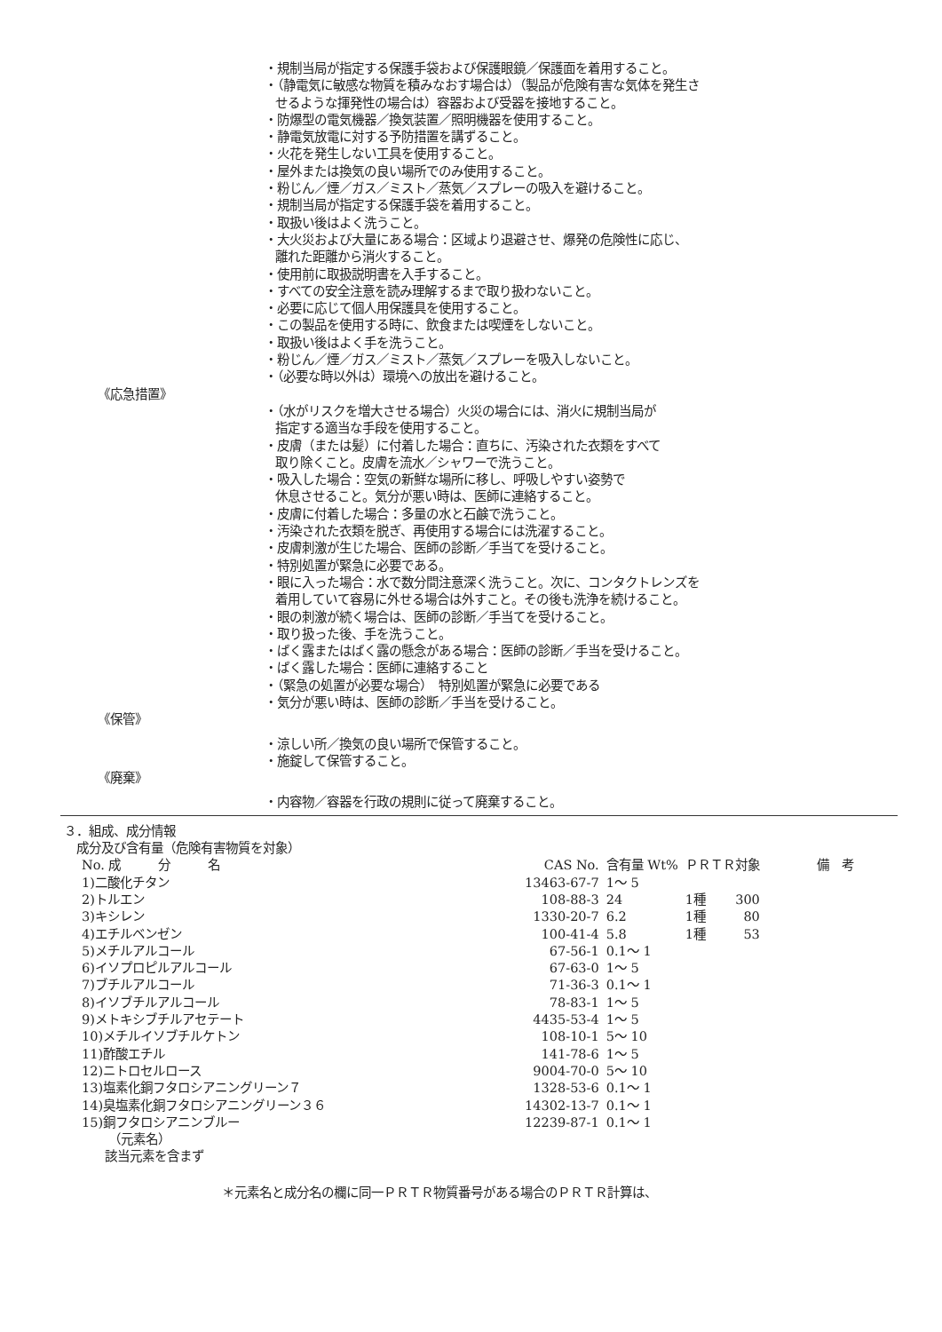・規制当局が指定する保護手袋および保護眼鏡／保護面を着用すること。
・（静電気に敏感な物質を積みなおす場合は）（製品が危険有害な気体を発生さ
せるような揮発性の場合は）容器および受器を接地すること。
・防爆型の電気機器／換気装置／照明機器を使用すること。
・静電気放電に対する予防措置を講ずること。
・火花を発生しない工具を使用すること。
・屋外または換気の良い場所でのみ使用すること。
・粉じん／煙／ガス／ミスト／蒸気／スプレーの吸入を避けること。
・規制当局が指定する保護手袋を着用すること。
・取扱い後はよく洗うこと。
・大火災および大量にある場合：区域より退避させ、爆発の危険性に応じ、
離れた距離から消火すること。
・使用前に取扱説明書を入手すること。
・すべての安全注意を読み理解するまで取り扱わないこと。
・必要に応じて個人用保護具を使用すること。
・この製品を使用する時に、飲食または喫煙をしないこと。
・取扱い後はよく手を洗うこと。
・粉じん／煙／ガス／ミスト／蒸気／スプレーを吸入しないこと。
・（必要な時以外は）環境への放出を避けること。
《応急措置》
・（水がリスクを増大させる場合）火災の場合には、消火に規制当局が
指定する適当な手段を使用すること。
・皮膚（または髪）に付着した場合：直ちに、汚染された衣類をすべて
取り除くこと。皮膚を流水／シャワーで洗うこと。
・吸入した場合：空気の新鮮な場所に移し、呼吸しやすい姿勢で
休息させること。気分が悪い時は、医師に連絡すること。
・皮膚に付着した場合：多量の水と石鹸で洗うこと。
・汚染された衣類を脱ぎ、再使用する場合には洗濯すること。
・皮膚刺激が生じた場合、医師の診断／手当てを受けること。
・特別処置が緊急に必要である。
・眼に入った場合：水で数分間注意深く洗うこと。次に、コンタクトレンズを
着用していて容易に外せる場合は外すこと。その後も洗浄を続けること。
・眼の刺激が続く場合は、医師の診断／手当てを受けること。
・取り扱った後、手を洗うこと。
・ばく露またはばく露の懸念がある場合：医師の診断／手当を受けること。
・ばく露した場合：医師に連絡すること
・（緊急の処置が必要な場合）　特別処置が緊急に必要である
・気分が悪い時は、医師の診断／手当を受けること。
《保管》
・涼しい所／換気の良い場所で保管すること。
・施錠して保管すること。
《廃棄》
・内容物／容器を行政の規則に従って廃棄すること。
３．組成、成分情報
成分及び含有量（危険有害物質を対象）
| No. 成 分 名 | CAS No. | 含有量 Wt% | ＰＲＴＲ対象 | | 備 考 |
| --- | --- | --- | --- | --- | --- |
| 1)二酸化チタン | 13463-67-7 | 1～ 5 | | | |
| 2)トルエン | 108-88-3 | 24 | 1種 | 300 | |
| 3)キシレン | 1330-20-7 | 6.2 | 1種 | 80 | |
| 4)エチルベンゼン | 100-41-4 | 5.8 | 1種 | 53 | |
| 5)メチルアルコール | 67-56-1 | 0.1～ 1 | | | |
| 6)イソプロピルアルコール | 67-63-0 | 1～ 5 | | | |
| 7)ブチルアルコール | 71-36-3 | 0.1～ 1 | | | |
| 8)イソブチルアルコール | 78-83-1 | 1～ 5 | | | |
| 9)メトキシブチルアセテート | 4435-53-4 | 1～ 5 | | | |
| 10)メチルイソブチルケトン | 108-10-1 | 5～ 10 | | | |
| 11)酢酸エチル | 141-78-6 | 1～ 5 | | | |
| 12)ニトロセルロース | 9004-70-0 | 5～ 10 | | | |
| 13)塩素化銅フタロシアニングリーン７ | 1328-53-6 | 0.1～ 1 | | | |
| 14)臭塩素化銅フタロシアニングリーン３６ | 14302-13-7 | 0.1～ 1 | | | |
| 15)銅フタロシアニンブルー | 12239-87-1 | 0.1～ 1 | | | |
（元素名）
該当元素を含まず
＊元素名と成分名の欄に同一ＰＲＴＲ物質番号がある場合のＰＲＴＲ計算は、